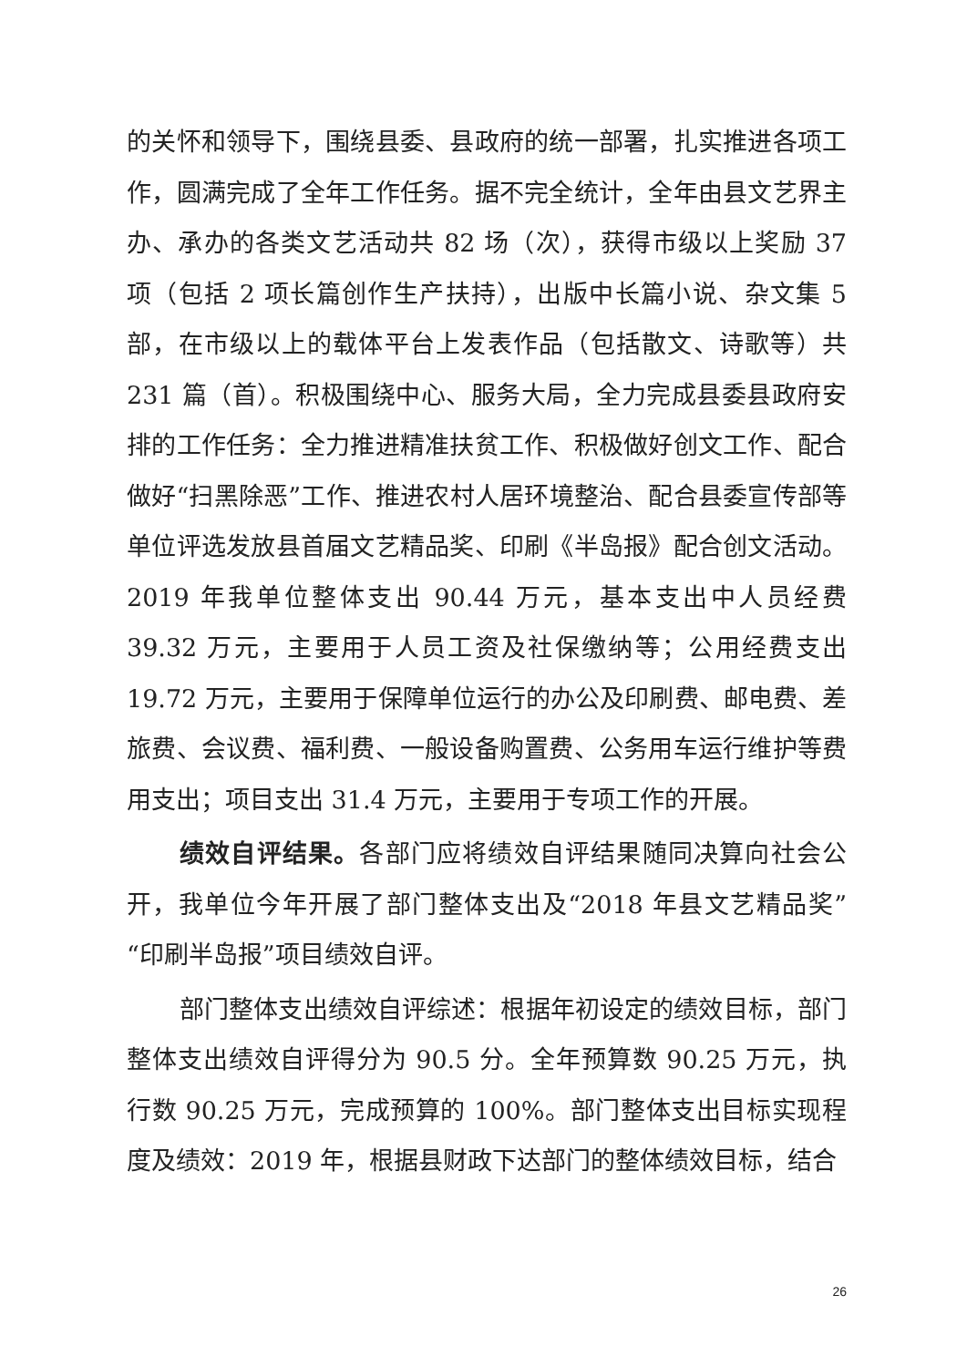的关怀和领导下，围绕县委、县政府的统一部署，扎实推进各项工作，圆满完成了全年工作任务。据不完全统计，全年由县文艺界主办、承办的各类文艺活动共 82 场（次），获得市级以上奖励 37 项（包括 2 项长篇创作生产扶持），出版中长篇小说、杂文集 5 部，在市级以上的载体平台上发表作品（包括散文、诗歌等）共 231 篇（首）。积极围绕中心、服务大局，全力完成县委县政府安排的工作任务：全力推进精准扶贫工作、积极做好创文工作、配合做好“扫黑除恶”工作、推进农村人居环境整治、配合县委宣传部等单位评选发放县首届文艺精品奖、印刷《半岛报》配合创文活动。2019 年我单位整体支出 90.44 万元，基本支出中人员经费 39.32 万元，主要用于人员工资及社保缴纳等；公用经费支出 19.72 万元，主要用于保障单位运行的办公及印刷费、邮电费、差旅费、会议费、福利费、一般设备购置费、公务用车运行维护等费用支出；项目支出 31.4 万元，主要用于专项工作的开展。
绩效自评结果。各部门应将绩效自评结果随同决算向社会公开，我单位今年开展了部门整体支出及“2018 年县文艺精品奖”“印刷半岛报”项目绩效自评。
部门整体支出绩效自评综述：根据年初设定的绩效目标，部门整体支出绩效自评得分为 90.5 分。全年预算数 90.25 万元，执行数 90.25 万元，完成预算的 100%。部门整体支出目标实现程度及绩效：2019 年，根据县财政下达部门的整体绩效目标，结合
26